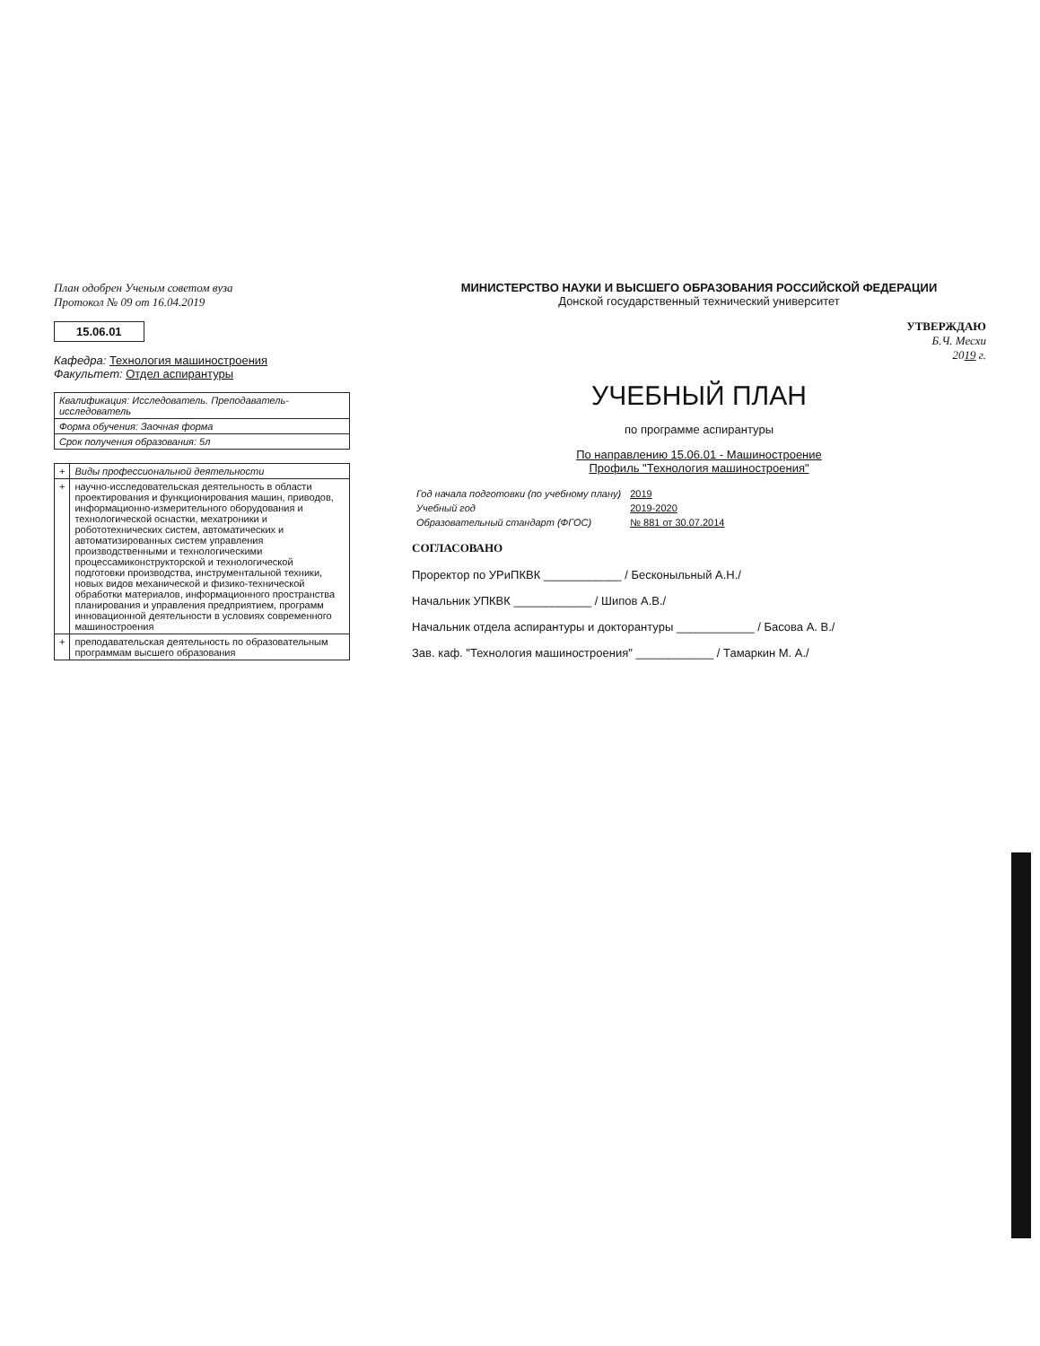План одобрен Ученым советом вуза
Протокол № 09 от 16.04.2019
15.06.01
Кафедра: Технология машиностроения
Факультет: Отдел аспирантуры
| Квалификация: Исследователь. Преподаватель-исследователь |
| Форма обучения: Заочная форма |
| Срок получения образования: 5л |
| + | Виды профессиональной деятельности |
| + | научно-исследовательская деятельность в области проектирования и функционирования машин, приводов, информационно-измерительного оборудования и технологической оснастки, мехатроники и робототехнических систем, автоматических и автоматизированных систем управления производственными и технологическими процессамиконструкторской и технологической подготовки производства, инструментальной техники, новых видов механической и физико-технической обработки материалов, информационного пространства планирования и управления предприятием, программ инновационной деятельности в условиях современного машиностроения |
| + | преподавательская деятельность по образовательным программам высшего образования |
МИНИСТЕРСТВО НАУКИ И ВЫСШЕГО ОБРАЗОВАНИЯ РОССИЙСКОЙ ФЕДЕРАЦИИ
Донской государственный технический университет
УТВЕРЖДАЮ
Б.Ч. Месхи
2019 г.
УЧЕБНЫЙ ПЛАН
по программе аспирантуры
По направлению 15.06.01 - Машиностроение
Профиль "Технология машиностроения"
| Год начала подготовки (по учебному плану) | 2019 |
| Учебный год | 2019-2020 |
| Образовательный стандарт (ФГОС) | № 881 от 30.07.2014 |
СОГЛАСОВАНО
Проректор по УРиПКВК ____________ / Бесконыльный А.Н./
Начальник УПКВК ____________ / Шипов А.В./
Начальник отдела аспирантуры и докторантуры ____________ / Басова А. В./
Зав. каф. "Технология машиностроения" ____________ / Тамаркин М. А./